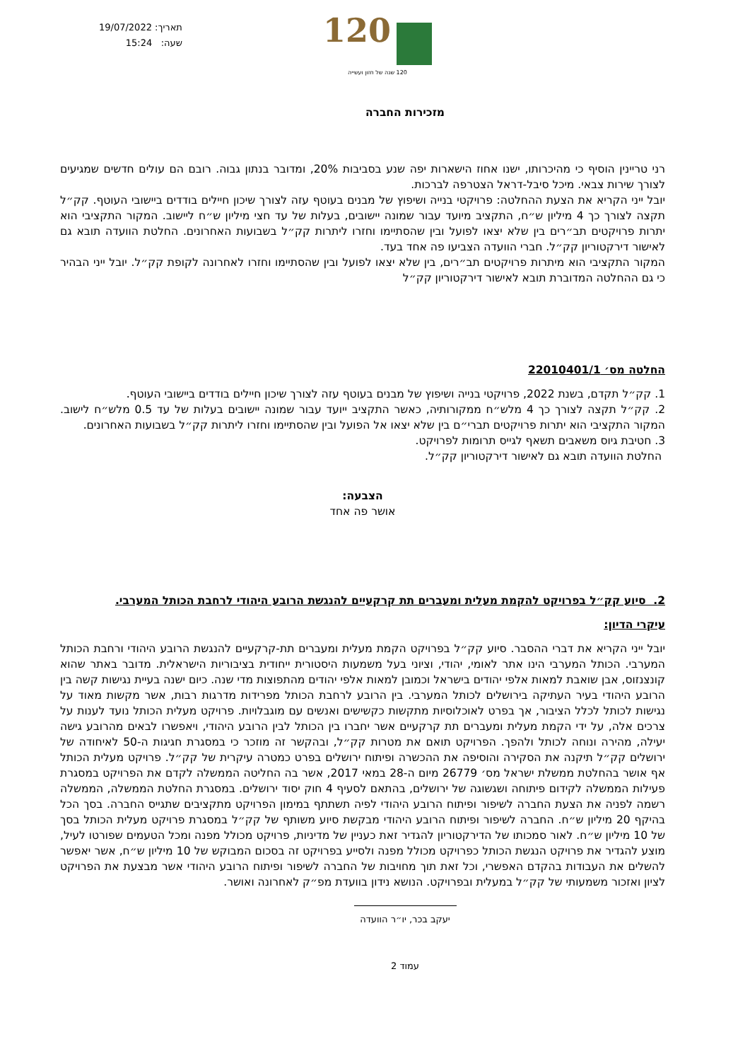תאריך: 19/07/2022
שעה: 15:24
120
120 שנה של חזון ועשייה
מזכירות החברה
רני טריינין הוסיף כי מהיכרותו, ישנו אחוז הישארות יפה שנע בסביבות 20%, ומדובר בנתון גבוה. רובם הם עולים חדשים שמגיעים לצורך שירות צבאי. מיכל סיבל-דראל הצטרפה לברכות.
יובל ייני הקריא את הצעת ההחלטה: פרויקטי בנייה ושיפוץ של מבנים בעוטף עזה לצורך שיכון חיילים בודדים ביישובי העוטף. קק״ל תקצה לצורך כך 4 מיליון ש״ח, התקציב מיועד עבור שמונה יישובים, בעלות של עד חצי מיליון ש״ח ליישוב. המקור התקציבי הוא יתרות פרויקטים תב״רים בין שלא יצאו לפועל ובין שהסתיימו וחזרו ליתרות קק״ל בשבועות האחרונים. החלטת הוועדה תובא גם לאישור דירקטוריון קק״ל. חברי הוועדה הצביעו פה אחד בעד.
המקור התקציבי הוא מיתרות פרויקטים תב״רים, בין שלא יצאו לפועל ובין שהסתיימו וחזרו לאחרונה לקופת קק״ל. יובל ייני הבהיר כי גם ההחלטה המדוברת תובא לאישור דירקטוריון קק״ל
החלטה מס׳ 22010401/1
1. קק״ל תקדם, בשנת 2022, פרויקטי בנייה ושיפוץ של מבנים בעוטף עזה לצורך שיכון חיילים בודדים ביישובי העוטף.
2. קק״ל תקצה לצורך כך 4 מלש״ח ממקורותיה, כאשר התקציב ייועד עבור שמונה יישובים בעלות של עד 0.5 מלש״ח לישוב. המקור התקציבי הוא יתרות פרויקטים תברי״ם בין שלא יצאו אל הפועל ובין שהסתיימו וחזרו ליתרות קק״ל בשבועות האחרונים.
3. חטיבת גיוס משאבים תשאף לגייס תרומות לפרויקט.
החלטת הוועדה תובא גם לאישור דירקטוריון קק״ל.
הצבעה:
אושר פה אחד
2. סיוע קק״ל בפרויקט להקמת מעלית ומעברים תת קרקעיים להנגשת הרובע היהודי לרחבת הכותל המערבי.
עיקרי הדיון:
יובל ייני הקריא את דברי ההסבר. סיוע קק״ל בפרויקט הקמת מעלית ומעברים תת-קרקעיים להנגשת הרובע היהודי ורחבת הכותל המערבי. הכותל המערבי הינו אתר לאומי, יהודי, וציוני בעל משמעות היסטורית ייחודית בציבוריות הישראלית. מדובר באתר שהוא קונצנזוס, אבן שואבת למאות אלפי יהודים בישראל וכמובן למאות אלפי יהודים מהתפוצות מדי שנה. כיום ישנה בעיית נגישות קשה בין הרובע היהודי בעיר העתיקה בירושלים לכותל המערבי. בין הרובע לרחבת הכותל מפרידות מדרגות רבות, אשר מקשות מאוד על נגישות לכותל לכלל הציבור, אך בפרט לאוכלוסיות מתקשות כקשישים ואנשים עם מוגבלויות. פרויקט מעלית הכותל נועד לענות על צרכים אלה, על ידי הקמת מעלית ומעברים תת קרקעיים אשר יחברו בין הכותל לבין הרובע היהודי, ויאפשרו לבאים מהרובע גישה יעילה, מהירה ונוחה לכותל ולהפך. הפרויקט תואם את מטרות קק״ל, ובהקשר זה מוזכר כי במסגרת חגיגות ה-50 לאיחודה של ירושלים קק״ל תיקנה את הסקירה והוסיפה את ההכשרה ופיתוח ירושלים בפרט כמטרה עיקרית של קק״ל. פרויקט מעלית הכותל אף אושר בהחלטת ממשלת ישראל מס׳ 26779 מיום ה-28 במאי 2017, אשר בה החליטה הממשלה לקדם את הפרויקט במסגרת פעילות הממשלה לקידום פיתוחה ושגשוגה של ירושלים, בהתאם לסעיף 4 חוק יסוד ירושלים. במסגרת החלטת הממשלה, הממשלה רשמה לפניה את הצעת החברה לשיפור ופיתוח הרובע היהודי לפיה תשתתף במימון הפרויקט מתקציבים שתגייס החברה. בסך הכל בהיקף 20 מיליון ש״ח. החברה לשיפור ופיתוח הרובע היהודי מבקשת סיוע משותף של קק״ל במסגרת פרויקט מעלית הכותל בסך של 10 מיליון ש״ח. לאור סמכותו של הדירקטוריון להגדיר זאת כעניין של מדיניות, פרויקט מכולל מפנה ומכל הטעמים שפורטו לעיל, מוצע להגדיר את פרויקט הנגשת הכותל כפרויקט מכולל מפנה ולסייע בפרויקט זה בסכום המבוקש של 10 מיליון ש״ח, אשר יאפשר להשלים את העבודות בהקדם האפשרי, וכל זאת תוך מחויבות של החברה לשיפור ופיתוח הרובע היהודי אשר מבצעת את הפרויקט לציון ואזכור משמעותי של קק״ל במעלית ובפרויקט. הנושא נידון בוועדת מפ״ק לאחרונה ואושר.
יעקב בכר, יו״ר הוועדה
עמוד 2